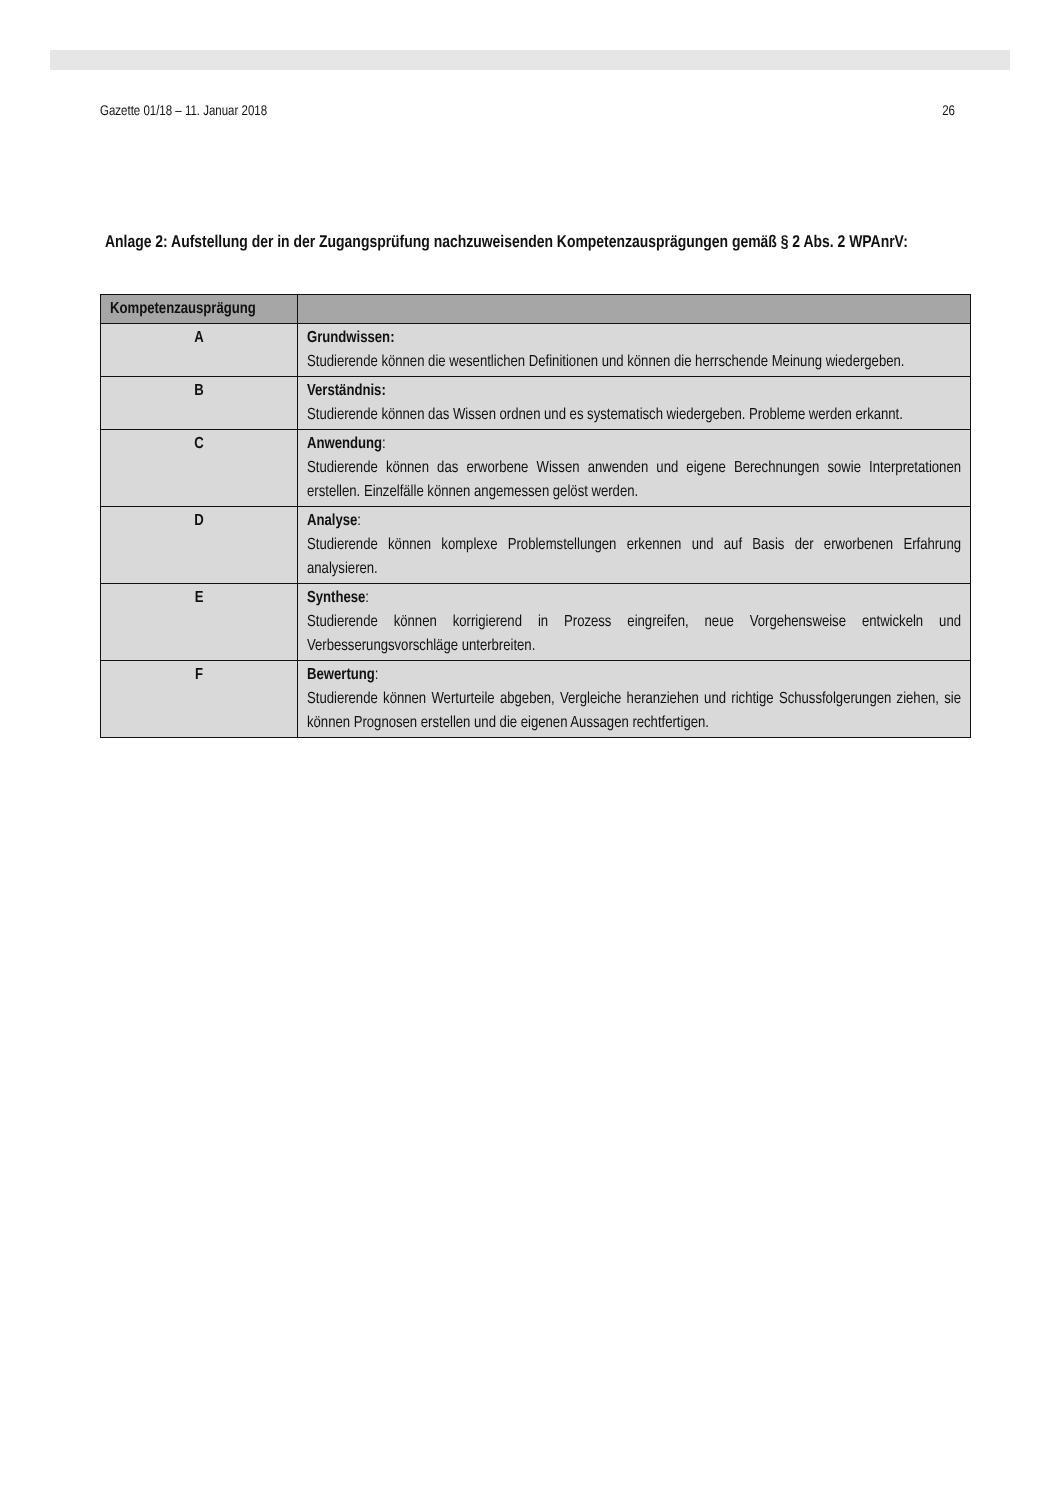Gazette 01/18 – 11. Januar 2018 26
Anlage 2: Aufstellung der in der Zugangsprüfung nachzuweisenden Kompetenzausprägungen gemäß § 2 Abs. 2 WPAnrV:
| Kompetenzausprägung | |
| --- | --- |
| A | Grundwissen: Studierende können die wesentlichen Definitionen und können die herrschende Meinung wiedergeben. |
| B | Verständnis: Studierende können das Wissen ordnen und es systematisch wiedergeben. Probleme werden erkannt. |
| C | Anwendung : Studierende können das erworbene Wissen anwenden und eigene Berechnungen sowie Interpretationen erstellen. Einzelfälle können angemessen gelöst werden. |
| D | Analyse : Studierende können komplexe Problemstellungen erkennen und auf Basis der erworbenen Erfahrung analysieren. |
| E | Synthese : Studierende können korrigierend in Prozess eingreifen, neue Vorgehensweise entwickeln und Verbesserungsvorschläge unterbreiten. |
| F | Bewertung : Studierende können Werturteile abgeben, Vergleiche heranziehen und richtige Schussfolgerungen ziehen, sie können Prognosen erstellen und die eigenen Aussagen rechtfertigen. |